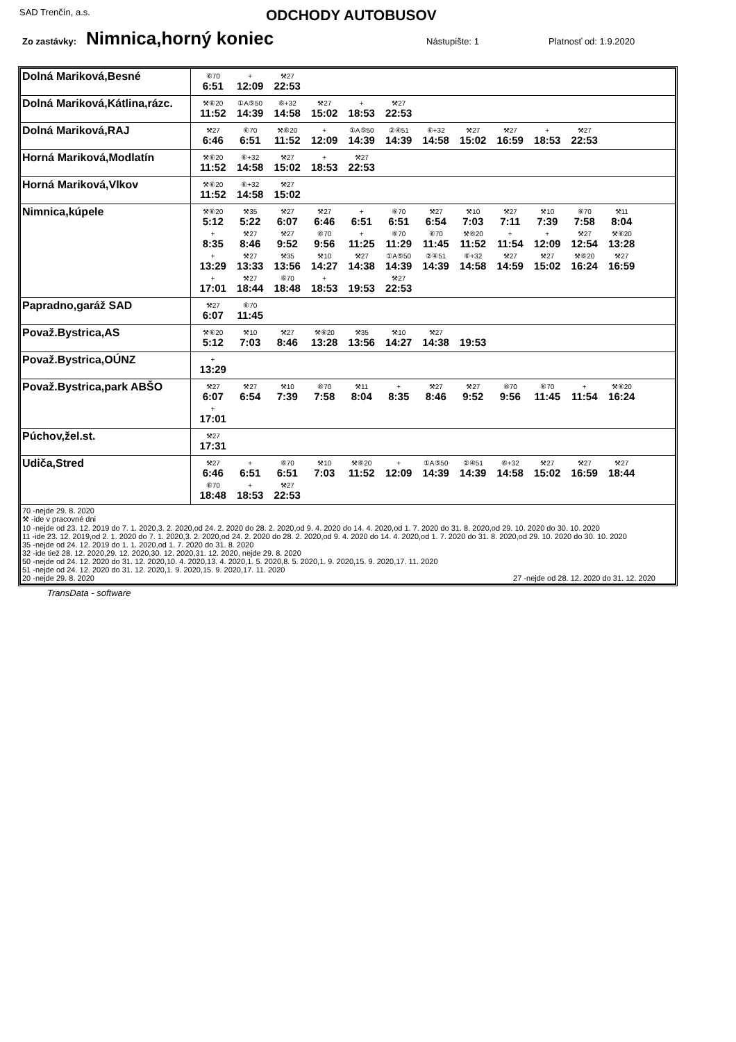SAD Trenčín, a.s. ODCHODY AUTOBUSOV
Zo zastávky: Nimnica,horný koniec Nástupište: 1 Platnosť od: 1.9.2020
| Dolná Mariková,Besné | ⑥70 6:51 + 12:09 ⚒27 22:53 |
| Dolná Mariková,Kátlina,rázc. | ⚒⑥20 11:52 ①A⑤50 14:39 ⑥+32 14:58 ⚒27 15:02 + 18:53 ⚒27 22:53 |
| Dolná Mariková,RAJ | ⚒27 6:46 ⑥70 6:51 ⚒⑥20 11:52 + 12:09 ①A⑤50 14:39 ②④51 14:39 ⑥+32 14:58 ⚒27 15:02 ⚒27 16:59 + 18:53 ⚒27 22:53 |
| Horná Mariková,Modlatín | ⚒⑥20 11:52 ⑥+32 14:58 ⚒27 15:02 + 18:53 ⚒27 22:53 |
| Horná Mariková,Vlkov | ⚒⑥20 11:52 ⑥+32 14:58 ⚒27 15:02 |
| Nimnica,kúpele | ⚒⑥20 5:12 ⚒35 5:22 ⚒27 6:07 ⚒27 6:46 + 6:51 ⑥70 6:51 ⚒27 6:54 ⚒10 7:03 ⚒27 7:11 ⚒10 7:39 ⑥70 7:58 ⚒11 8:04 + 8:35 ⚒27 8:46 ⚒27 9:52 ⑥70 9:56 + 11:25 ⑥70 11:29 ⑥70 11:45 ⚒⑥20 11:52 + 11:54 + 12:09 ⚒27 12:54 ⚒⑥20 13:28 + 13:29 ⚒27 13:33 ⚒35 13:56 ⚒10 14:27 ⚒27 14:38 ①A⑤50 14:39 ②④51 14:39 ⑥+32 14:58 ⚒27 14:59 ⚒27 15:02 ⚒⑥20 16:24 ⚒27 16:59 + 17:01 ⚒27 18:44 ⑥70 18:48 + 18:53 19:53 ⚒27 22:53 |
| Papradno,garáž SAD | ⚒27 6:07 ⑥70 11:45 |
| Považ.Bystrica,AS | ⚒⑥20 5:12 ⚒10 7:03 ⚒27 8:46 ⚒⑥20 13:28 ⚒35 13:56 ⚒10 14:27 ⚒27 14:38 19:53 |
| Považ.Bystrica,OÚNZ | + 13:29 |
| Považ.Bystrica,park ABŠO | ⚒27 6:07 ⚒27 6:54 ⚒10 7:39 ⑥70 7:58 ⚒11 8:04 + 8:35 ⚒27 8:46 ⚒27 9:52 ⑥70 9:56 ⑥70 11:45 + 11:54 ⚒⑥20 16:24 + 17:01 |
| Púchov,žel.st. | ⚒27 17:31 |
| Udiča,Stred | ⚒27 6:46 + 6:51 ⑥70 6:51 ⚒10 7:03 ⚒⑥20 11:52 + 12:09 ①A⑤50 14:39 ②④51 14:39 ⑥+32 14:58 ⚒27 15:02 ⚒27 16:59 ⚒27 18:44 ⑥70 18:48 + 18:53 ⚒27 22:53 |
| 70 -nejde 29. 8. 2020 ⚒ -ide v pracovné dni 10 -nejde od 23. 12. 2019 do 7. 1. 2020,3. 2. 2020,od 24. 2. 2020 do 28. 2. 2020,od 9. 4. 2020 do 14. 4. 2020,od 1. 7. 2020 do 31. 8. 2020,od 29. 10. 2020 do 30. 10. 2020 11 -ide 23. 12. 2019,od 2. 1. 2020 do 7. 1. 2020,3. 2. 2020,od 24. 2. 2020 do 28. 2. 2020,od 9. 4. 2020 do 14. 4. 2020,od 1. 7. 2020 do 31. 8. 2020,od 29. 10. 2020 do 30. 10. 2020 35 -nejde od 24. 12. 2019 do 1. 1. 2020,od 1. 7. 2020 do 31. 8. 2020 32 -ide tiež 28. 12. 2020,29. 12. 2020,30. 12. 2020,31. 12. 2020, nejde 29. 8. 2020 50 -nejde od 24. 12. 2020 do 31. 12. 2020,10. 4. 2020,13. 4. 2020,1. 5. 2020,8. 5. 2020,1. 9. 2020,15. 9. 2020,17. 11. 2020 51 -nejde od 24. 12. 2020 do 31. 12. 2020,1. 9. 2020,15. 9. 2020,17. 11. 2020 20 -nejde 29. 8. 2020 27 -nejde od 28. 12. 2020 do 31. 12. 2020 | |
TransData - software